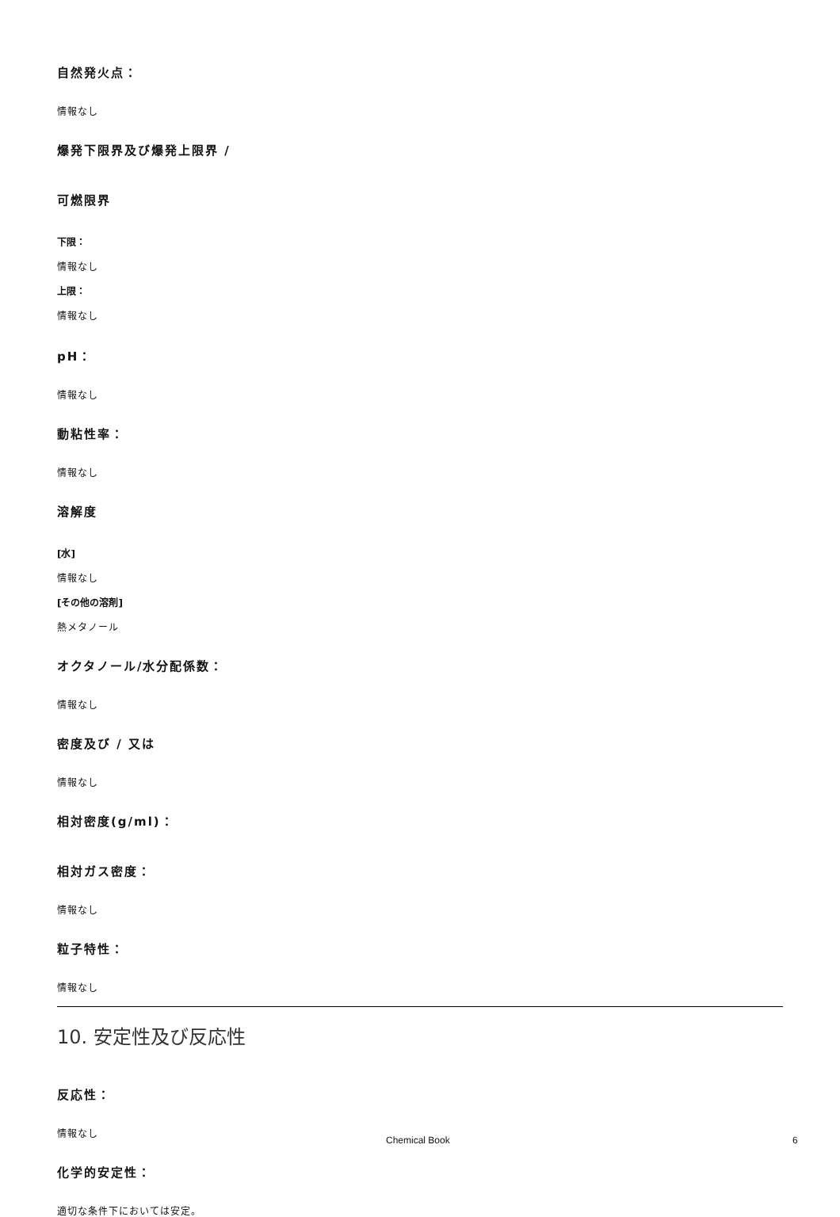自然発火点：
情報なし
爆発下限界及び爆発上限界 /
可燃限界
下限：
情報なし
上限：
情報なし
pH：
情報なし
動粘性率：
情報なし
溶解度
[水]
情報なし
[その他の溶剤]
熱メタノール
オクタノール/水分配係数：
情報なし
密度及び / 又は
情報なし
相対密度(g/ml)：
相対ガス密度：
情報なし
粒子特性：
情報なし
10. 安定性及び反応性
反応性：
情報なし
化学的安定性：
適切な条件下においては安定。
Chemical Book 6